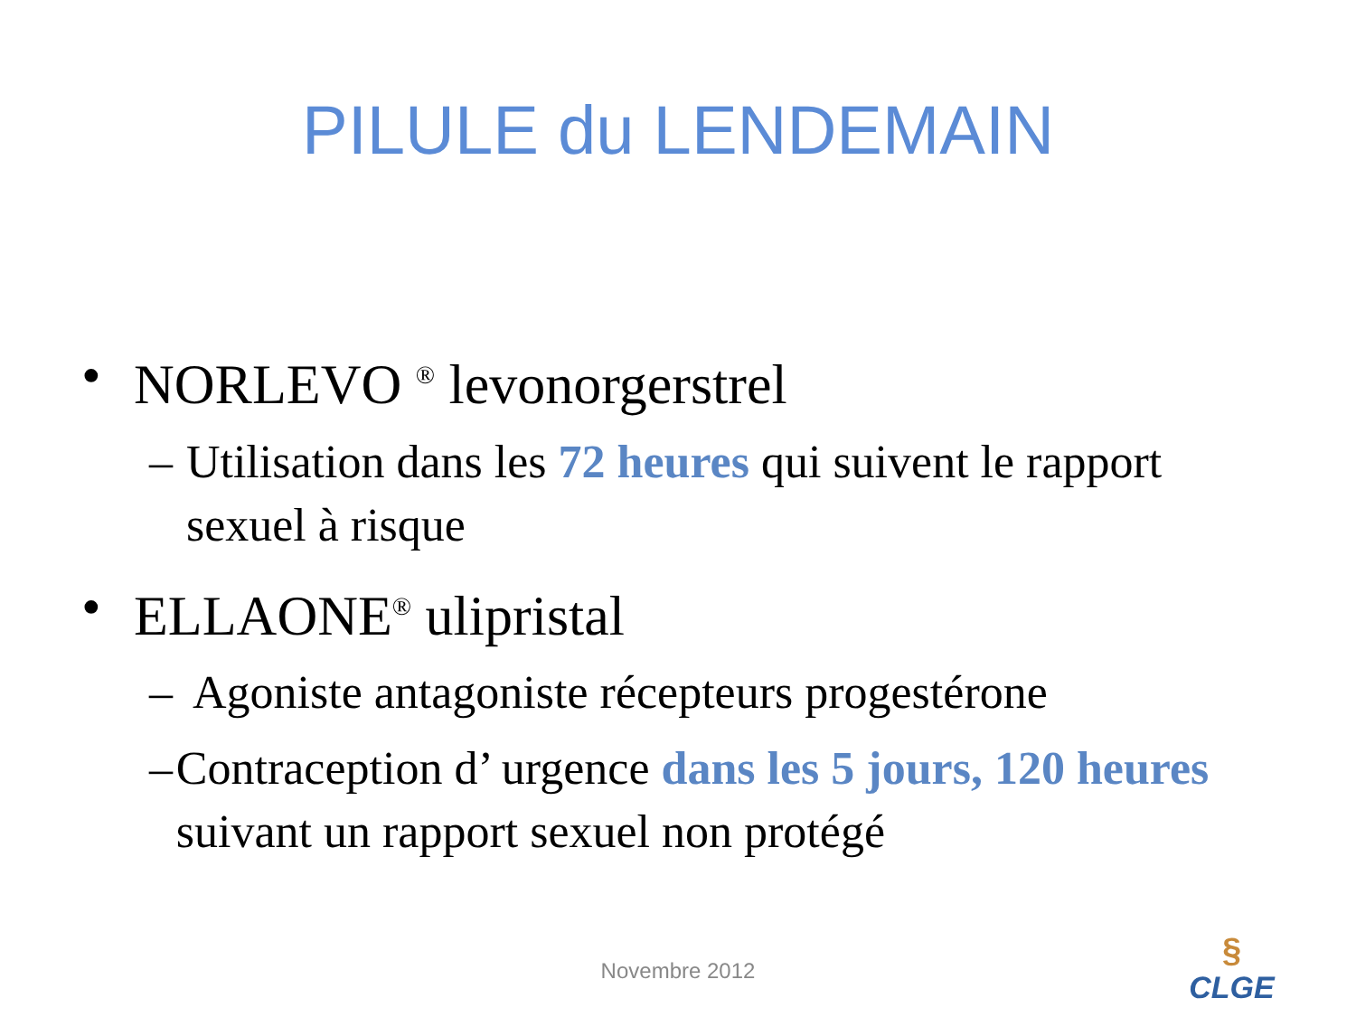PILULE du LENDEMAIN
• NORLEVO <sup>®</sup> levonorgerstrel
– Utilisation dans les 72 heures qui suivent le rapport sexuel à risque
• ELLAONE<sup>®</sup> ulipristal
– Agoniste antagoniste récepteurs progestérone
– Contraception d’ urgence dans les 5 jours, 120 heures suivant un rapport sexuel non protégé
Novembre 2012
§
CLGE